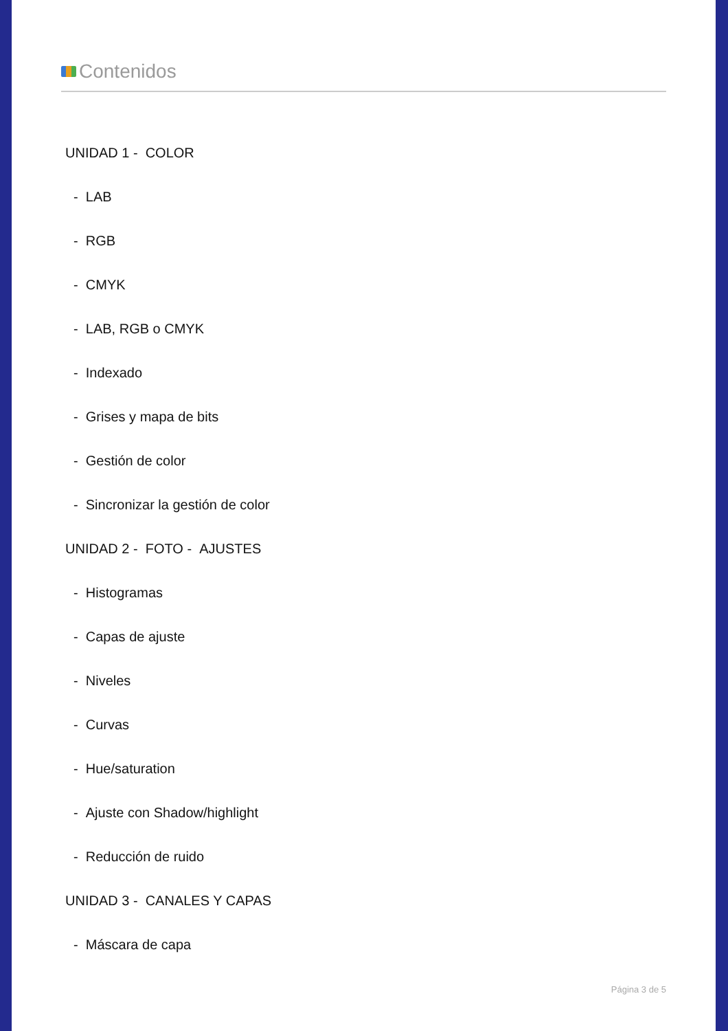Contenidos
UNIDAD 1 - COLOR
- LAB
- RGB
- CMYK
- LAB, RGB o CMYK
- Indexado
- Grises y mapa de bits
- Gestión de color
- Sincronizar la gestión de color
UNIDAD 2 - FOTO - AJUSTES
- Histogramas
- Capas de ajuste
- Niveles
- Curvas
- Hue/saturation
- Ajuste con Shadow/highlight
- Reducción de ruido
UNIDAD 3 - CANALES Y CAPAS
- Máscara de capa
Página 3 de 5